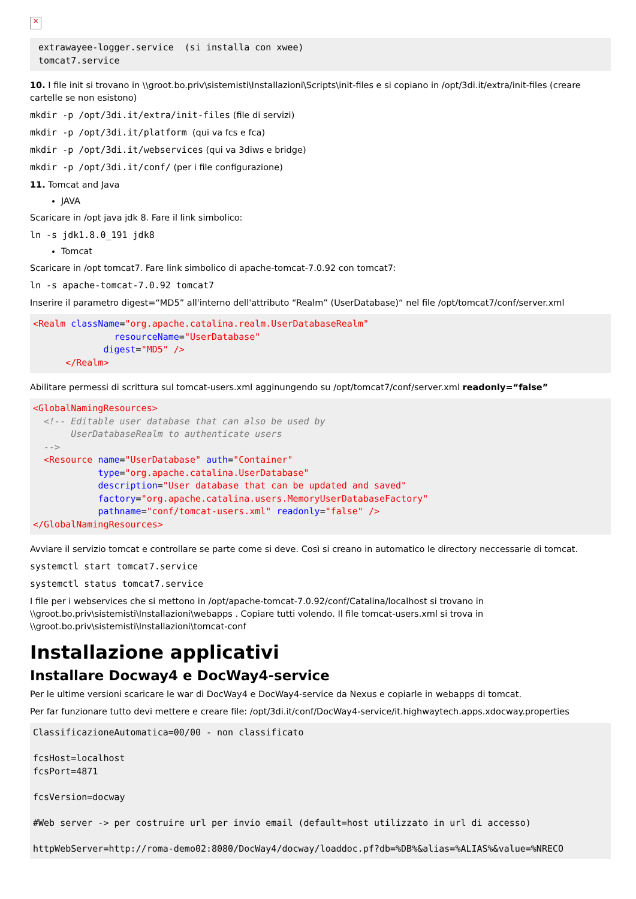✕
extrawayee-logger.service  (si installa con xwee)
tomcat7.service
10. I file init si trovano in \\groot.bo.priv\sistemisti\Installazioni\Scripts\init-files e si copiano in /opt/3di.it/extra/init-files (creare cartelle se non esistono)
mkdir -p /opt/3di.it/extra/init-files (file di servizi)
mkdir -p /opt/3di.it/platform (qui va fcs e fca)
mkdir -p /opt/3di.it/webservices (qui va 3diws e bridge)
mkdir -p /opt/3di.it/conf/ (per i file configurazione)
11. Tomcat and Java
JAVA
Scaricare in /opt java jdk 8. Fare il link simbolico:
ln -s jdk1.8.0_191 jdk8
Tomcat
Scaricare in /opt tomcat7. Fare link simbolico di apache-tomcat-7.0.92 con tomcat7:
ln -s apache-tomcat-7.0.92 tomcat7
Inserire il parametro digest=“MD5” all'interno dell'attributo “Realm” (UserDatabase)“ nel file /opt/tomcat7/conf/server.xml
<Realm className="org.apache.catalina.realm.UserDatabaseRealm"
               resourceName="UserDatabase"
             digest="MD5" />
      </Realm>
Abilitare permessi di scrittura sul tomcat-users.xml agginungendo su /opt/tomcat7/conf/server.xml readonly=“false”
<GlobalNamingResources>
  <!-- Editable user database that can also be used by
       UserDatabaseRealm to authenticate users
  -->
  <Resource name="UserDatabase" auth="Container"
            type="org.apache.catalina.UserDatabase"
            description="User database that can be updated and saved"
            factory="org.apache.catalina.users.MemoryUserDatabaseFactory"
            pathname="conf/tomcat-users.xml" readonly="false" />
</GlobalNamingResources>
Avviare il servizio tomcat e controllare se parte come si deve. Così si creano in automatico le directory neccessarie di tomcat.
systemctl start tomcat7.service
systemctl status tomcat7.service
I file per i webservices che si mettono in /opt/apache-tomcat-7.0.92/conf/Catalina/localhost si trovano in
\\groot.bo.priv\sistemisti\Installazioni\webapps . Copiare tutti volendo. Il file tomcat-users.xml si trova in
\\groot.bo.priv\sistemisti\Installazioni\tomcat-conf
Installazione applicativi
Installare Docway4 e DocWay4-service
Per le ultime versioni scaricare le war di DocWay4 e DocWay4-service da Nexus e copiarle in webapps di tomcat.
Per far funzionare tutto devi mettere e creare file: /opt/3di.it/conf/DocWay4-service/it.highwaytech.apps.xdocway.properties
ClassificazioneAutomatica=00/00 - non classificato

fcsHost=localhost
fcsPort=4871

fcsVersion=docway

#Web server -> per costruire url per invio email (default=host utilizzato in url di accesso)

httpWebServer=http://roma-demo02:8080/DocWay4/docway/loaddoc.pf?db=%DB%&alias=%ALIAS%&value=%NRECO